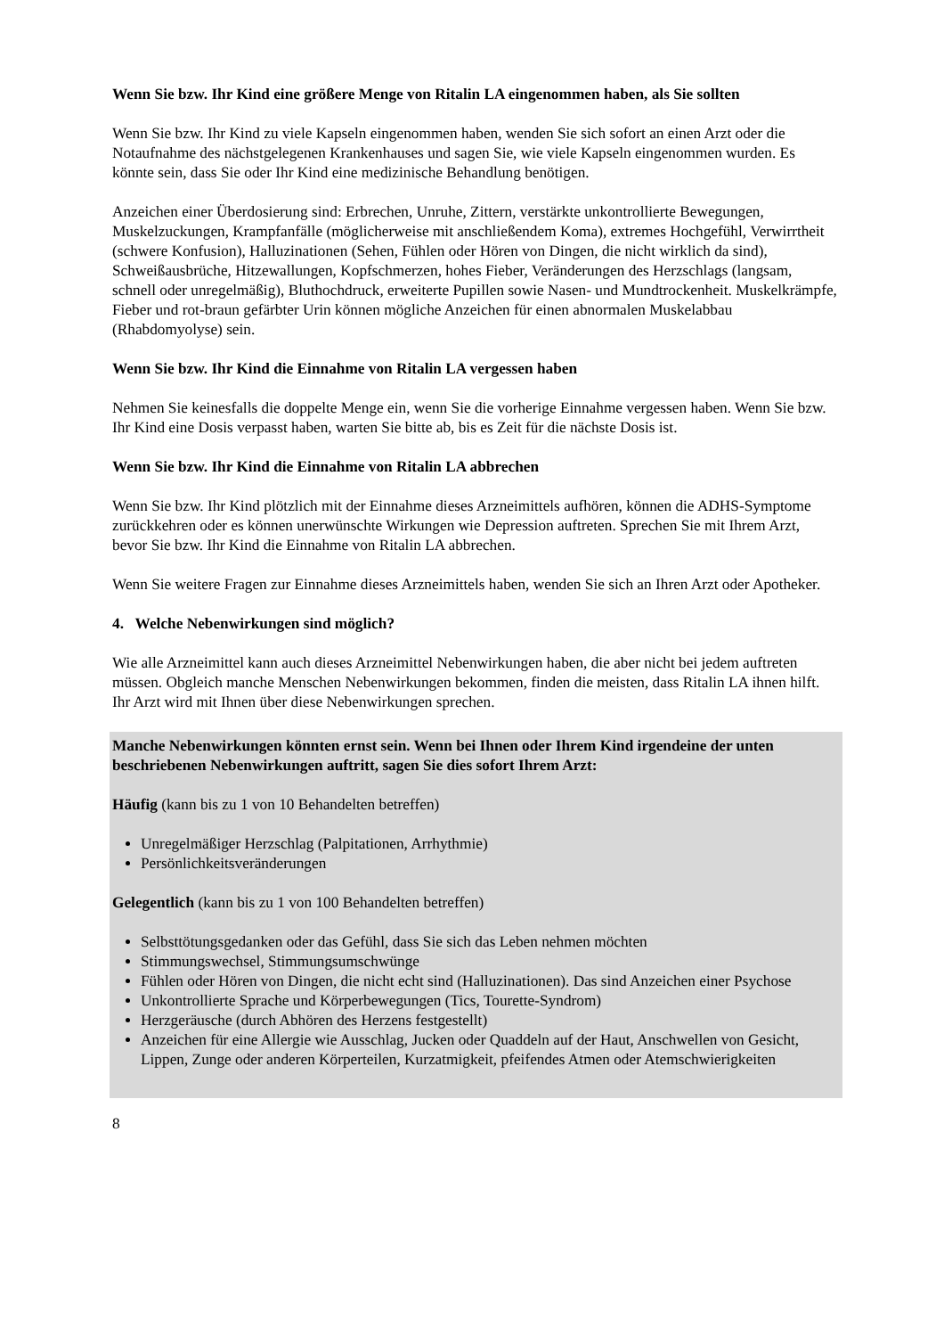Wenn Sie bzw. Ihr Kind eine größere Menge von Ritalin LA eingenommen haben, als Sie sollten
Wenn Sie bzw. Ihr Kind zu viele Kapseln eingenommen haben, wenden Sie sich sofort an einen Arzt oder die Notaufnahme des nächstgelegenen Krankenhauses und sagen Sie, wie viele Kapseln eingenommen wurden. Es könnte sein, dass Sie oder Ihr Kind eine medizinische Behandlung benötigen.
Anzeichen einer Überdosierung sind: Erbrechen, Unruhe, Zittern, verstärkte unkontrollierte Bewegungen, Muskelzuckungen, Krampfanfälle (möglicherweise mit anschließendem Koma), extremes Hochgefühl, Verwirrtheit (schwere Konfusion), Halluzinationen (Sehen, Fühlen oder Hören von Dingen, die nicht wirklich da sind), Schweißausbrüche, Hitzewallungen, Kopfschmerzen, hohes Fieber, Veränderungen des Herzschlags (langsam, schnell oder unregelmäßig), Bluthochdruck, erweiterte Pupillen sowie Nasen- und Mundtrockenheit. Muskelkrämpfe, Fieber und rot-braun gefärbter Urin können mögliche Anzeichen für einen abnormalen Muskelabbau (Rhabdomyolyse) sein.
Wenn Sie bzw. Ihr Kind die Einnahme von Ritalin LA vergessen haben
Nehmen Sie keinesfalls die doppelte Menge ein, wenn Sie die vorherige Einnahme vergessen haben. Wenn Sie bzw. Ihr Kind eine Dosis verpasst haben, warten Sie bitte ab, bis es Zeit für die nächste Dosis ist.
Wenn Sie bzw. Ihr Kind die Einnahme von Ritalin LA abbrechen
Wenn Sie bzw. Ihr Kind plötzlich mit der Einnahme dieses Arzneimittels aufhören, können die ADHS-Symptome zurückkehren oder es können unerwünschte Wirkungen wie Depression auftreten. Sprechen Sie mit Ihrem Arzt, bevor Sie bzw. Ihr Kind die Einnahme von Ritalin LA abbrechen.
Wenn Sie weitere Fragen zur Einnahme dieses Arzneimittels haben, wenden Sie sich an Ihren Arzt oder Apotheker.
4. Welche Nebenwirkungen sind möglich?
Wie alle Arzneimittel kann auch dieses Arzneimittel Nebenwirkungen haben, die aber nicht bei jedem auftreten müssen. Obgleich manche Menschen Nebenwirkungen bekommen, finden die meisten, dass Ritalin LA ihnen hilft. Ihr Arzt wird mit Ihnen über diese Nebenwirkungen sprechen.
Manche Nebenwirkungen könnten ernst sein. Wenn bei Ihnen oder Ihrem Kind irgendeine der unten beschriebenen Nebenwirkungen auftritt, sagen Sie dies sofort Ihrem Arzt:
Häufig (kann bis zu 1 von 10 Behandelten betreffen)
Unregelmäßiger Herzschlag (Palpitationen, Arrhythmie)
Persönlichkeitsveränderungen
Gelegentlich (kann bis zu 1 von 100 Behandelten betreffen)
Selbsttötungsgedanken oder das Gefühl, dass Sie sich das Leben nehmen möchten
Stimmungswechsel, Stimmungsumschwünge
Fühlen oder Hören von Dingen, die nicht echt sind (Halluzinationen). Das sind Anzeichen einer Psychose
Unkontrollierte Sprache und Körperbewegungen (Tics, Tourette-Syndrom)
Herzgeräusche (durch Abhören des Herzens festgestellt)
Anzeichen für eine Allergie wie Ausschlag, Jucken oder Quaddeln auf der Haut, Anschwellen von Gesicht, Lippen, Zunge oder anderen Körperteilen, Kurzatmigkeit, pfeifendes Atmen oder Atemschwierigkeiten
8